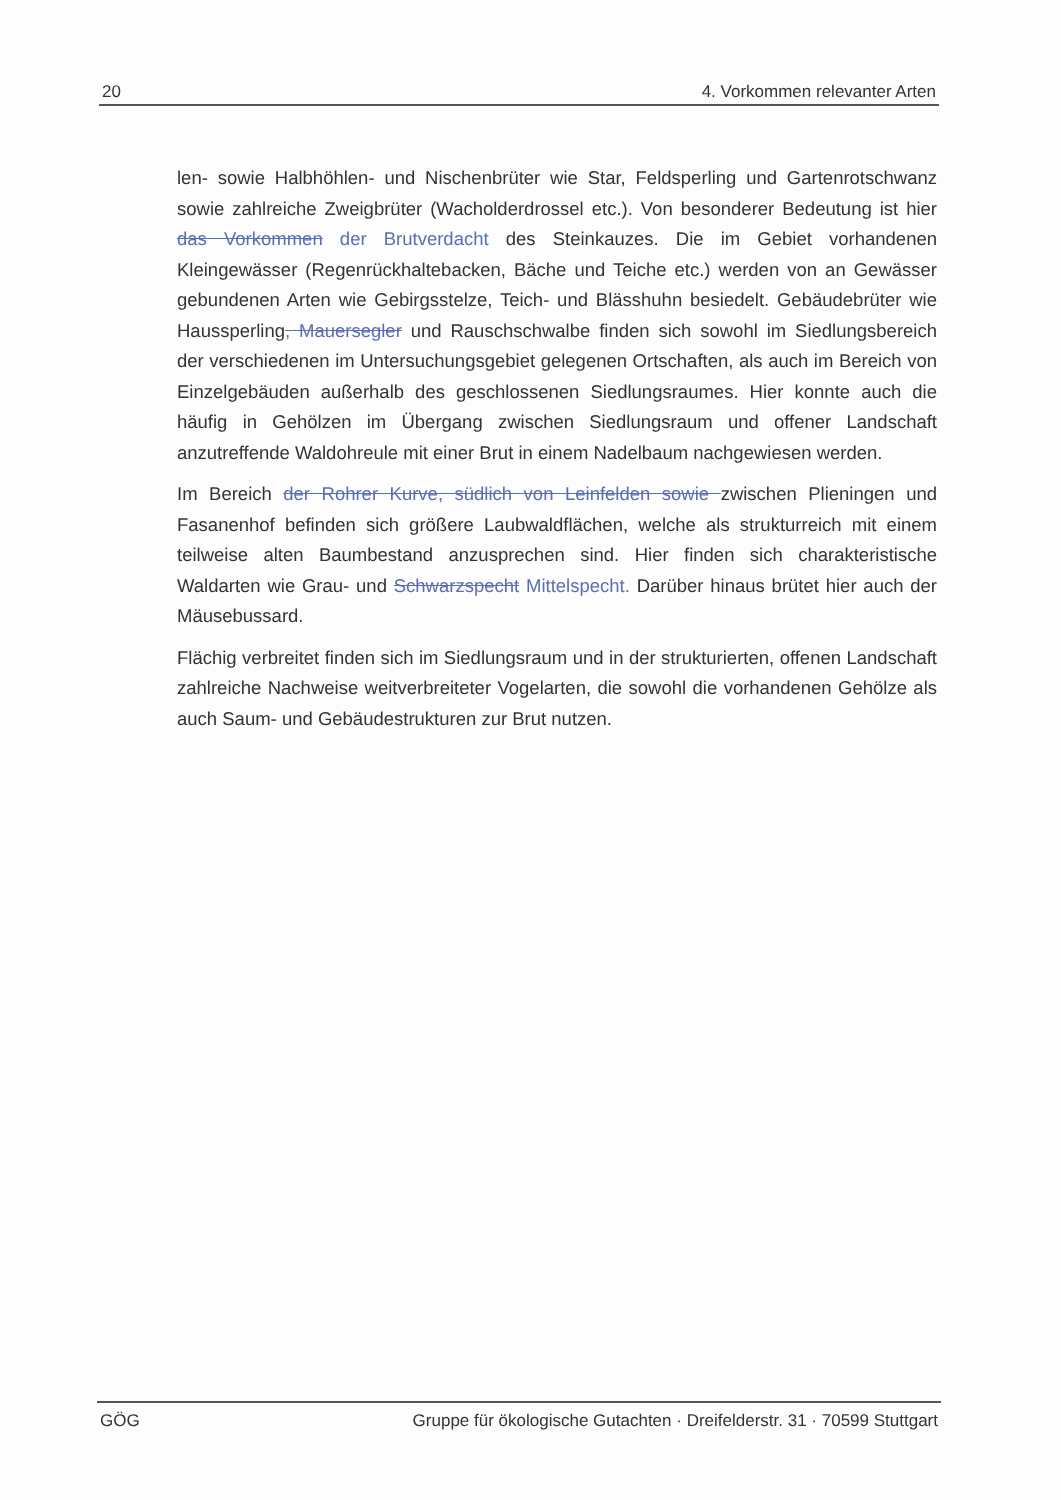20 4. Vorkommen relevanter Arten
len- sowie Halbhöhlen- und Nischenbrüter wie Star, Feldsperling und Gartenrotschwanz sowie zahlreiche Zweigbrüter (Wacholderdrossel etc.). Von besonderer Bedeutung ist hier das Vorkommen der Brutverdacht des Steinkauzes. Die im Gebiet vorhandenen Kleingewässer (Regenrückhaltebacken, Bäche und Teiche etc.) werden von an Gewässer gebundenen Arten wie Gebirgsstelze, Teich- und Blässhuhn besiedelt. Gebäudebrüter wie Haussperling, Mauersegler und Rauschschwalbe finden sich sowohl im Siedlungsbereich der verschiedenen im Untersuchungsgebiet gelegenen Ortschaften, als auch im Bereich von Einzelgebäuden außerhalb des geschlossenen Siedlungsraumes. Hier konnte auch die häufig in Gehölzen im Übergang zwischen Siedlungsraum und offener Landschaft anzutreffende Waldohreule mit einer Brut in einem Nadelbaum nachgewiesen werden.
Im Bereich der Rohrer Kurve, südlich von Leinfelden sowie zwischen Plieningen und Fasanenhof befinden sich größere Laubwaldflächen, welche als strukturreich mit einem teilweise alten Baumbestand anzusprechen sind. Hier finden sich charakteristische Waldarten wie Grau- und Schwarzspecht Mittelspecht. Darüber hinaus brütet hier auch der Mäusebussard.
Flächig verbreitet finden sich im Siedlungsraum und in der strukturierten, offenen Landschaft zahlreiche Nachweise weitverbreiteter Vogelarten, die sowohl die vorhandenen Gehölze als auch Saum- und Gebäudestrukturen zur Brut nutzen.
GÖG Gruppe für ökologische Gutachten · Dreifelderstr. 31 · 70599 Stuttgart